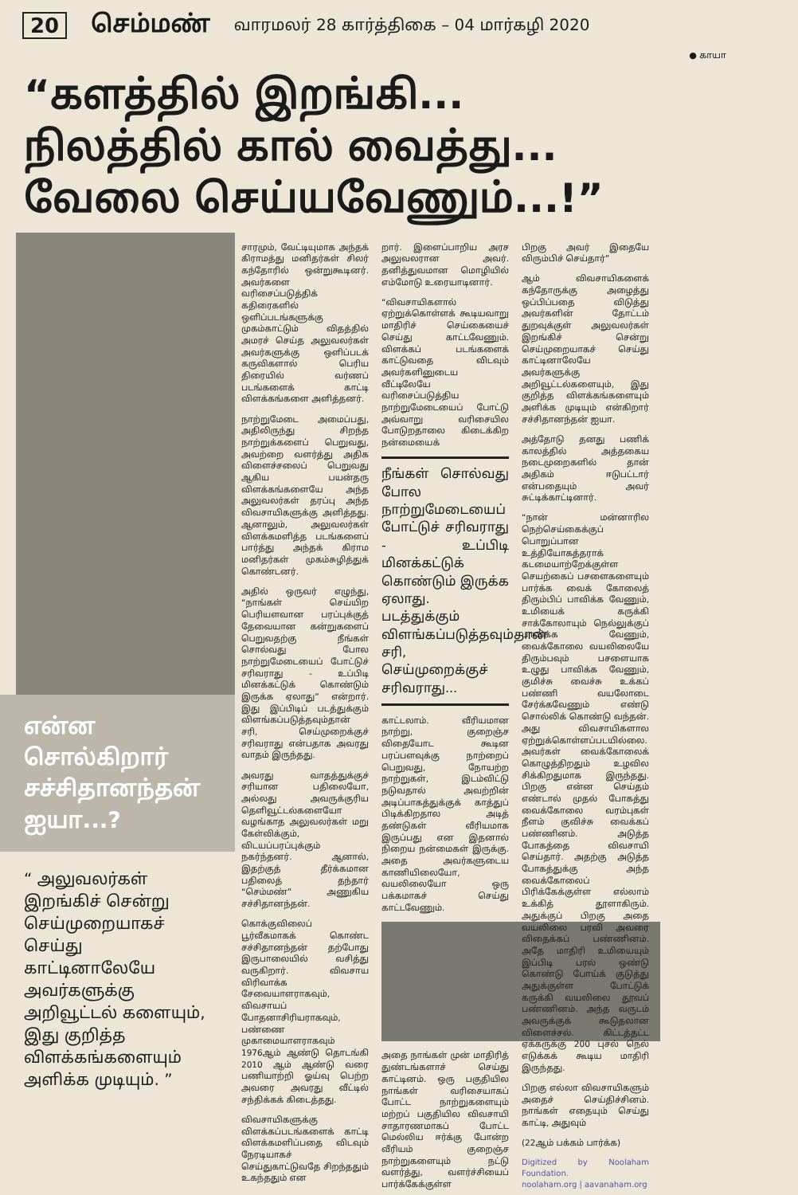20 செம்மண் வாரமலர் 28 கார்த்திகை – 04 மார்கழி 2020
● காயா
“களத்தில் இறங்கி...
நிலத்தில் கால் வைத்து...
வேலை செய்யவேணும்...!”
என்ன சொல்கிறார் சச்சிதானந்தன் ஐயா...?
“ அலுவலர்கள் இறங்கிச் சென்று செய்முறையாகச் செய்து காட்டினாலேயே அவர்களுக்கு அறிவூட்டல் களையும், இது குறித்த விளக்கங்களையும் அளிக்க முடியும். ”
சாரமும், வேட்டியுமாக அந்தக் கிராமத்து மனிதர்கள் சிலர் கந்தோரில் ஒன்றுகூடினர். அவர்களை வரிசைப்படுத்திக் கதிரைகளில் ஒளிப்படங்களுக்கு முகம்காட்டும் விதத்தில் அமரச் செய்த அலுவலர்கள் அவர்களுக்கு ஒளிப்படக் கருவிகளால் பெரிய திரையில் வர்ணப் படங்களைக் காட்டி விளக்கங்களை அளித்தனர்.
நாற்றுமேடை அமைப்பது, அதிலிருந்து சிறந்த நாற்றுக்களைப் பெறுவது, அவற்றை வளர்த்து அதிக விளைச்சலைப் பெறுவது ஆகிய பயன்தரு விளக்கங்களையே அந்த அலுவலர்கள் தரப்பு அந்த விவசாயிகளுக்கு அளித்தது. ஆனாலும், அலுவலர்கள் விளக்கமளித்த படங்களைப் பார்த்து அந்தக் கிராம மனிதர்கள் முகம்சுழித்துக் கொண்டனர்.
அதில் ஒருவர் எழுந்து, “நாங்கள் செய்யிற பெரியளவான பரப்புக்குத் தேவையான கன்றுகளைப் பெறுவதற்கு நீங்கள் சொல்வது போல நாற்றுமேடையைப் போட்டுச் சரிவராது - உப்பிடி மினக்கட்டுக் கொண்டும் இருக்க ஏலாது” என்றார். இது இப்பிடிப் படத்துக்கும் விளங்கப்படுத்தவும்தான் சரி, செய்முறைக்குச் சரிவராது என்பதாக அவரது வாதம் இருந்தது.
அவரது வாதத்துக்குச் சரியான பதிலையோ, அல்லது அவருக்குரிய தெளிவூட்டல்களையோ வழங்காத அலுவலர்கள் மறு கேள்விக்கும், விடயப்பரப்புக்கும் நகர்ந்தனர். ஆனால், இதற்குத் தீர்க்கமான பதிலைத் தந்தார் “செம்மண்” அணுகிய சச்சிதானந்தன்.
கொக்குவிலைப் பூர்வீகமாகக் கொண்ட சச்சிதானந்தன் தற்போது இருபாலையில் வசித்து வருகிறார். விவசாய விரிவாக்க சேவையாளராகவும், விவசாயப் போதனாசிரியராகவும், பண்ணை முகாமையாளராகவும் 1976ஆம் ஆண்டு தொடங்கி 2010 ஆம் ஆண்டு வரை பணியாற்றி ஓய்வு பெற்ற அவரை அவரது வீட்டில் சந்திக்கக் கிடைத்தது.
விவசாயிகளுக்கு விளக்கப்படங்களைக் காட்டி விளக்கமளிப்பதை விடவும் நேரடியாகச் செய்துகாட்டுவதே சிறந்ததும் உகந்ததும் என
றார். இளைப்பாறிய அரச அலுவலரான அவர். தனித்துவமான மொழியில் எம்மோடு உரையாடினார்.
“விவசாயிகளால் ஏற்றுக்கொள்ளக் கூடியவாறு மாதிரிச் செய்கையைச் செய்து காட்டவேணும். விளக்கப் படங்களைக் காட்டுவதை விடவும் அவர்களினுடைய வீட்டிலேயே வரிசைப்படுத்திய நாற்றுமேடையைப் போட்டு அவ்வாறு வரிசையில போடுறதாலை கிடைக்கிற நன்மையைக்
நீங்கள் சொல்வது போல நாற்றுமேடையைப் போட்டுச் சரிவராது - உப்பிடி மினக்கட்டுக் கொண்டும் இருக்க ஏலாது. படத்துக்கும் விளங்கப்படுத்தவும்தான் சரி, செய்முறைக்குச் சரிவராது...
காட்டலாம். வீரியமான நாற்று, குறைஞ்ச விதையோட கூடின பரப்பளவுக்கு நாற்றைப் பெறுவது, நோயற்ற நாற்றுகள், இடம்விட்டு நடுவதால் அவற்றின் அடிப்பாகத்துக்குக் காத்துப் பிடிக்கிறதால அடித் தண்டுகள் வீரியமாக இருப்பது என இதனால் நிறைய நன்மைகள் இருக்கு. அதை அவர்களுடைய காணியிலையோ, வயலிலையோ ஒரு பக்கமாகச் செய்து காட்டவேணும்.
அதை நாங்கள் முன் மாதிரித் துண்டங்களாச் செய்து காட்டினம். ஒரு பகுதியில நாங்கள் வரிசையாகப் போட்ட நாற்றுகளையும் மற்றப் பகுதியில விவசாயி சாதாரணமாகப் போட்ட மெல்லிய ஈர்க்கு போன்ற வீரியம் குறைஞ்ச நாற்றுகளையும் நட்டு வளர்த்து, வளர்ச்சியைப் பார்க்கேக்குள்ள
பிறகு அவர் இதையே விரும்பிச் செய்தார்”
ஆம் விவசாயிகளைக் கந்தோருக்கு அழைத்து ஒப்பிப்பதை விடுத்து அவர்களின் தோட்டம் துறவுக்குள் அலுவலர்கள் இறங்கிச் சென்று செய்முறையாகச் செய்து காட்டினாலேயே அவர்களுக்கு அறிவூட்டல்களையும், இது குறித்த விளக்கங்களையும் அளிக்க முடியும் என்கிறார் சச்சிதானந்தன் ஐயா.
அத்தோடு தனது பணிக் காலத்தில் அத்தகைய நடைமுறைகளில் தான் அதிகம் ஈடுபட்டார் என்பதையும் அவர் சுட்டிக்காட்டினார்.
“நான் மன்னாரில நெற்செய்கைக்குப் பொறுப்பான உத்தியோகத்தராக் கடமையாற்றேக்குள்ள செயற்கைப் பசளைகளையும் பார்க்க வைக் கோலைத் திரும்பிப் பாவிக்க வேணும், உமியைக் கருக்கி சாக்கோலாயும் நெல்லுக்குப் பாவிக்க வேணும், வைக்கோலை வயலிலையே திரும்பவும் பசளையாக உழுது பாவிக்க வேணும், குமிச்சு வைச்சு உக்கப் பண்ணி வயலோடை சேர்க்கவேணும் எண்டு சொல்லிக் கொண்டு வந்தன். அது விவசாயிகளால ஏற்றுக்கொள்ளப்படயில்லை. அவர்கள் வைக்கோலைக் கொழுத்திறதும் உழவில சிக்கிறதுமாக இருந்தது. பிறகு என்ன செய்தம் எண்டால் முதல் போகத்து வைக்கோலை வரம்புகள் நீளம் குவிச்சு வைக்கப் பண்ணினம். அடுத்த போகத்தை விவசாயி செய்தார். அதற்கு அடுத்த போகத்துக்கு அந்த வைக்கோலைப் பிரிக்கேக்குள்ள எல்லாம் உக்கித் தூளாகிரும். அதுக்குப் பிறகு அதை வயலிலை பரவி அவரை விதைக்கப் பண்ணினம். அதே மாதிரி உமியையும் இப்பிடி பரல் ஒண்டு கொண்டு போய்க் குடுத்து அதுக்குள்ள போட்டுக் கருக்கி வயலிலை தூவப் பண்ணினம். அந்த வருடம் அவருக்குக் கூடுதலான விளைச்சல். கிட்டத்தட்ட ஏக்கருக்கு 200 புசல் நெல் எடுக்கக் கூடிய மாதிரி இருந்தது.
பிறகு எல்லா விவசாயிகளும் அதைச் செய்திச்சினம். நாங்கள் எதையும் செய்து காட்டி, அதுவும்
(22ஆம் பக்கம் பார்க்க)
Digitized by Noolaham Foundation.
noolaham.org | aavanaham.org